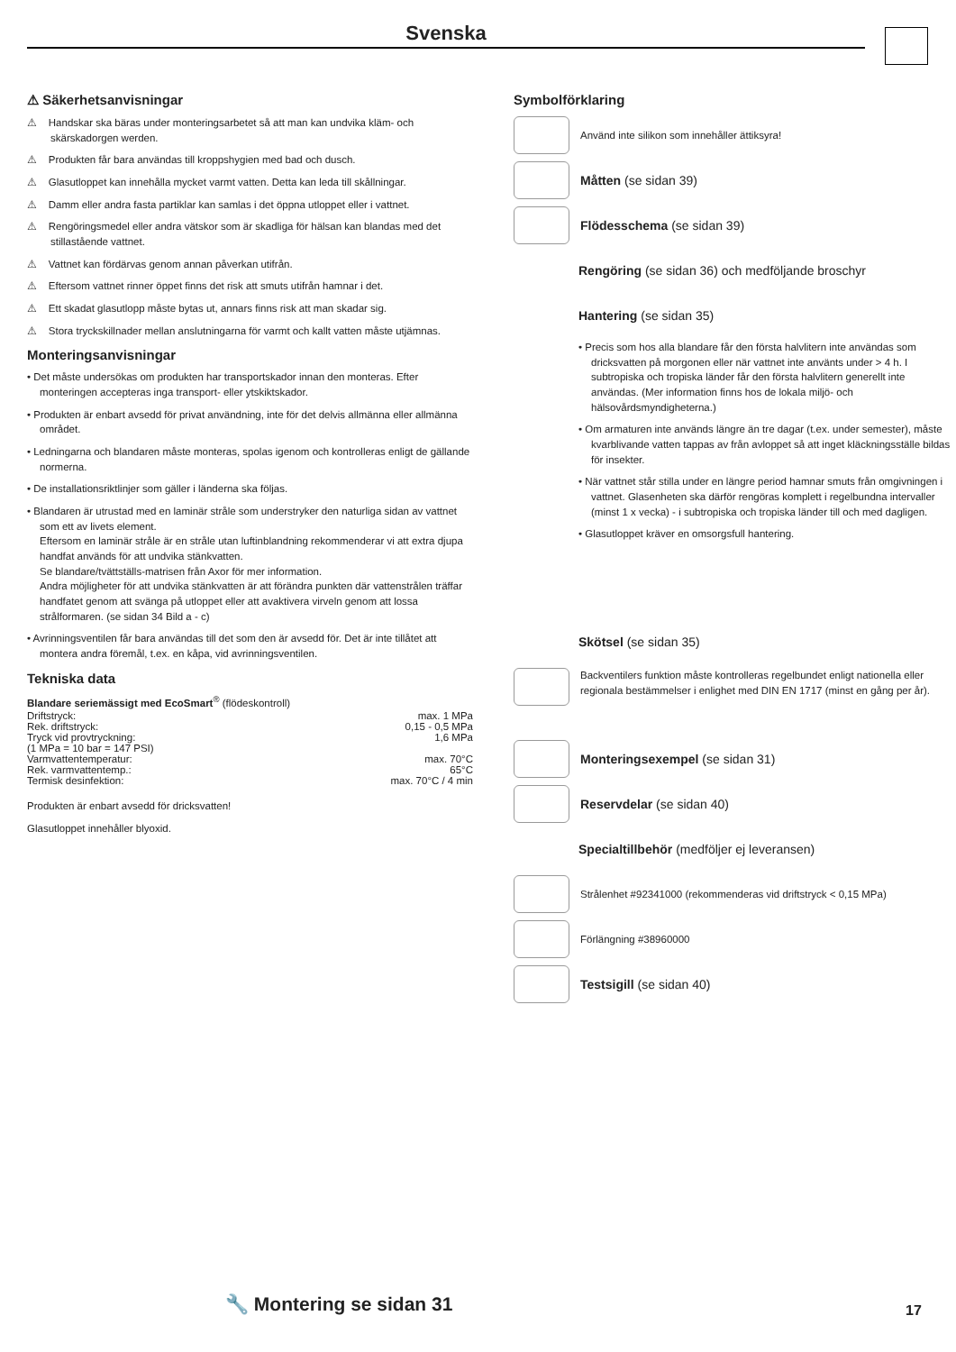Svenska
⚠ Säkerhetsanvisningar
⚠ Handskar ska bäras under monteringsarbetet så att man kan undvika kläm- och skärskadorgen werden.
⚠ Produkten får bara användas till kroppshygien med bad och dusch.
⚠ Glasutloppet kan innehålla mycket varmt vatten. Detta kan leda till skållningar.
⚠ Damm eller andra fasta partiklar kan samlas i det öppna utloppet eller i vattnet.
⚠ Rengöringsmedel eller andra vätskor som är skadliga för hälsan kan blandas med det stillastående vattnet.
⚠ Vattnet kan fördärvas genom annan påverkan utifrån.
⚠ Eftersom vattnet rinner öppet finns det risk att smuts utifrån hamnar i det.
⚠ Ett skadat glasutlopp måste bytas ut, annars finns risk att man skadar sig.
⚠ Stora tryckskillnader mellan anslutningarna för varmt och kallt vatten måste utjämnas.
Monteringsanvisningar
• Det måste undersökas om produkten har transportskador innan den monteras. Efter monteringen accepteras inga transport- eller ytskiktskador.
• Produkten är enbart avsedd för privat användning, inte för det delvis allmänna eller allmänna området.
• Ledningarna och blandaren måste monteras, spolas igenom och kontrolleras enligt de gällande normerna.
• De installationsriktlinjer som gäller i länderna ska följas.
• Blandaren är utrustad med en laminär stråle som understryker den naturliga sidan av vattnet som ett av livets element.
Eftersom en laminär stråle är en stråle utan luftinblandning rekommenderar vi att extra djupa handfat används för att undvika stänkvatten.
Se blandare/tvättställs-matrisen från Axor för mer information.
Andra möjligheter för att undvika stänkvatten är att förändra punkten där vattenstrålen träffar handfatet genom att svänga på utloppet eller att avaktivera virveln genom att lossa strålformaren. (se sidan 34 Bild a - c)
• Avrinningsventilen får bara användas till det som den är avsedd för. Det är inte tillåtet att montera andra föremål, t.ex. en kåpa, vid avrinningsventilen.
Tekniska data
Blandare seriemässigt med EcoSmart<sup>®</sup> (flödeskontroll)
| Driftstryck: | max. 1 MPa |
| Rek. driftstryck: | 0,15 - 0,5 MPa |
| Tryck vid provtryckning: | 1,6 MPa |
| (1 MPa = 10 bar = 147 PSI) | |
| Varmvattentemperatur: | max. 70°C |
| Rek. varmvattentemp.: | 65°C |
| Termisk desinfektion: | max. 70°C / 4 min |
Produkten är enbart avsedd för dricksvatten!
Glasutloppet innehåller blyoxid.
Symbolförklaring
Använd inte silikon som innehåller ättiksyra!
Måtten (se sidan 39)
Flödesschema (se sidan 39)
Rengöring (se sidan 36) och medföljande broschyr
Hantering (se sidan 35)
• Precis som hos alla blandare får den första halvlitern inte användas som dricksvatten på morgonen eller när vattnet inte använts under > 4 h. I subtropiska och tropiska länder får den första halvlitern generellt inte användas. (Mer information finns hos de lokala miljö- och hälsovårdsmyndigheterna.)
• Om armaturen inte används längre än tre dagar (t.ex. under semester), måste kvarblivande vatten tappas av från avloppet så att inget kläckningsställe bildas för insekter.
• När vattnet står stilla under en längre period hamnar smuts från omgivningen i vattnet. Glasenheten ska därför rengöras komplett i regelbundna intervaller (minst 1 x vecka) - i subtropiska och tropiska länder till och med dagligen.
• Glasutloppet kräver en omsorgsfull hantering.
Skötsel (se sidan 35)
Backventilers funktion måste kontrolleras regelbundet enligt nationella eller regionala bestämmelser i enlighet med DIN EN 1717 (minst en gång per år).
Monteringsexempel (se sidan 31)
Reservdelar (se sidan 40)
Specialtillbehör (medföljer ej leveransen)
Strålenhet #92341000 (rekommenderas vid driftstryck < 0,15 MPa)
Förlängning #38960000
Testsigill (se sidan 40)
🔧 Montering se sidan 31 17